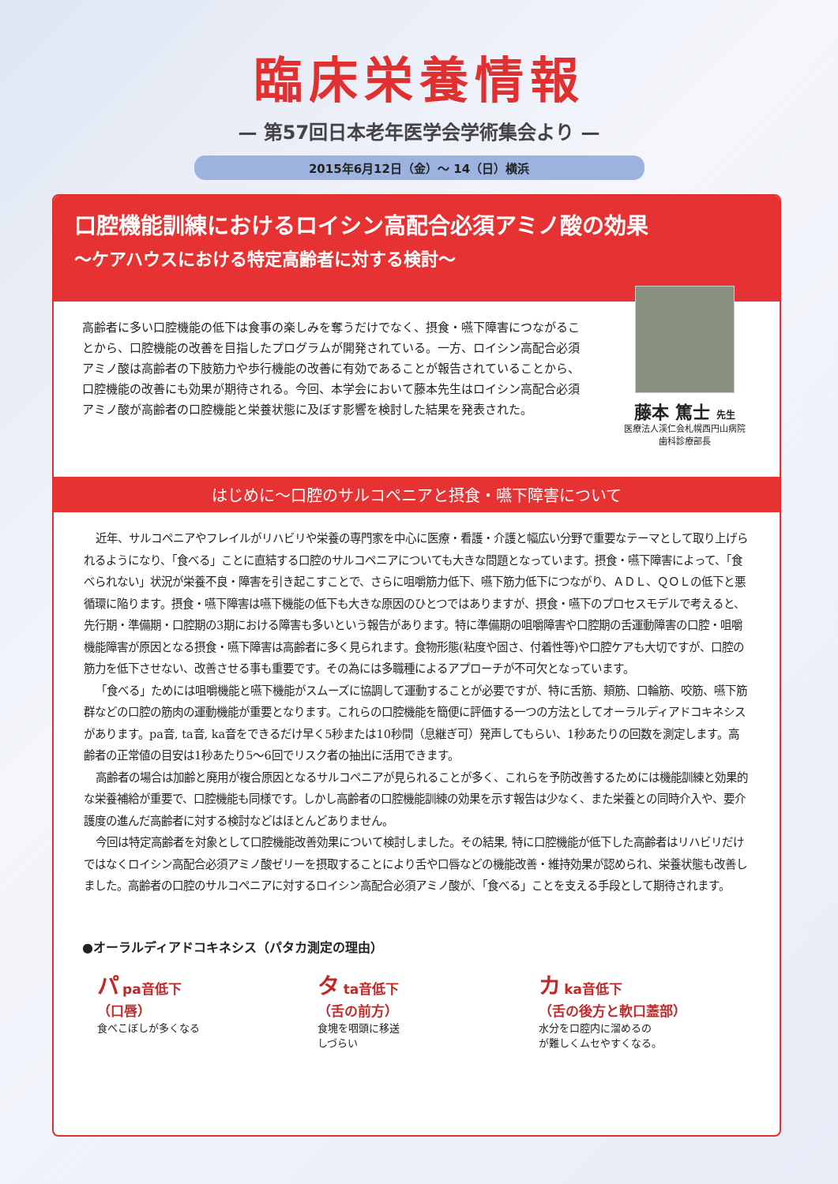臨床栄養情報
— 第57回日本老年医学会学術集会より —
2015年6月12日（金）～ 14（日）横浜
口腔機能訓練におけるロイシン高配合必須アミノ酸の効果
～ケアハウスにおける特定高齢者に対する検討～
高齢者に多い口腔機能の低下は食事の楽しみを奪うだけでなく、摂食・嚥下障害につながることから、口腔機能の改善を目指したプログラムが開発されている。一方、ロイシン高配合必須アミノ酸は高齢者の下肢筋力や歩行機能の改善に有効であることが報告されていることから、口腔機能の改善にも効果が期待される。今回、本学会において藤本先生はロイシン高配合必須アミノ酸が高齢者の口腔機能と栄養状態に及ぼす影響を検討した結果を発表された。
藤本 篤士 先生
医療法人渓仁会札幌西円山病院
歯科診療部長
はじめに～口腔のサルコペニアと摂食・嚥下障害について
近年、サルコペニアやフレイルがリハビリや栄養の専門家を中心に医療・看護・介護と幅広い分野で重要なテーマとして取り上げられるようになり、「食べる」ことに直結する口腔のサルコペニアについても大きな問題となっています。摂食・嚥下障害によって、「食べられない」状況が栄養不良・障害を引き起こすことで、さらに咀嚼筋力低下、嚥下筋力低下につながり、ＡＤＬ、ＱＯＬの低下と悪循環に陥ります。摂食・嚥下障害は嚥下機能の低下も大きな原因のひとつではありますが、摂食・嚥下のプロセスモデルで考えると、先行期・準備期・口腔期の3期における障害も多いという報告があります。特に準備期の咀嚼障害や口腔期の舌運動障害の口腔・咀嚼機能障害が原因となる摂食・嚥下障害は高齢者に多く見られます。食物形態(粘度や固さ、付着性等)や口腔ケアも大切ですが、口腔の筋力を低下させない、改善させる事も重要です。その為には多職種によるアプローチが不可欠となっています。
「食べる」ためには咀嚼機能と嚥下機能がスムーズに協調して運動することが必要ですが、特に舌筋、頬筋、口輪筋、咬筋、嚥下筋群などの口腔の筋肉の運動機能が重要となります。これらの口腔機能を簡便に評価する一つの方法としてオーラルディアドコキネシスがあります。pa音, ta音, ka音をできるだけ早く5秒または10秒間（息継ぎ可）発声してもらい、1秒あたりの回数を測定します。高齢者の正常値の目安は1秒あたり5～6回でリスク者の抽出に活用できます。
高齢者の場合は加齢と廃用が複合原因となるサルコペニアが見られることが多く、これらを予防改善するためには機能訓練と効果的な栄養補給が重要で、口腔機能も同様です。しかし高齢者の口腔機能訓練の効果を示す報告は少なく、また栄養との同時介入や、要介護度の進んだ高齢者に対する検討などはほとんどありません。
今回は特定高齢者を対象として口腔機能改善効果について検討しました。その結果, 特に口腔機能が低下した高齢者はリハビリだけではなくロイシン高配合必須アミノ酸ゼリーを摂取することにより舌や口唇などの機能改善・維持効果が認められ、栄養状態も改善しました。高齢者の口腔のサルコペニアに対するロイシン高配合必須アミノ酸が、「食べる」ことを支える手段として期待されます。
●オーラルディアドコキネシス（パタカ測定の理由）
パ pa音低下
（口唇）
食べこぼしが多くなる
タ ta音低下
（舌の前方）
食塊を咽頭に移送
しづらい
カ ka音低下
（舌の後方と軟口蓋部）
水分を口腔内に溜めるの
が難しくムセやすくなる。